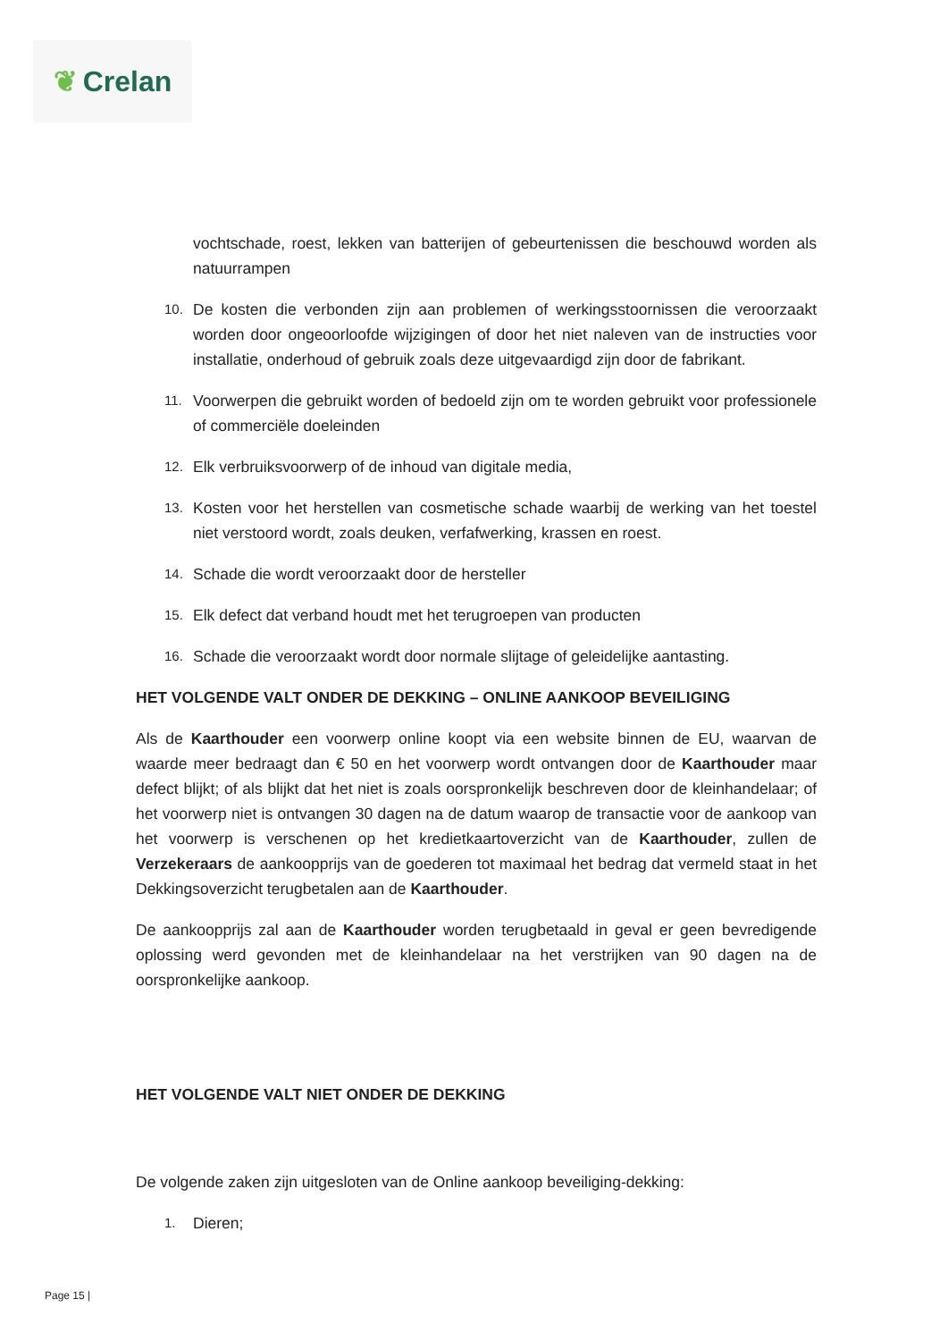❦ Crelan
vochtschade, roest, lekken van batterijen of gebeurtenissen die beschouwd worden als natuurrampen
10.
De kosten die verbonden zijn aan problemen of werkingsstoornissen die veroorzaakt worden door ongeoorloofde wijzigingen of door het niet naleven van de instructies voor installatie, onderhoud of gebruik zoals deze uitgevaardigd zijn door de fabrikant.
11.
Voorwerpen die gebruikt worden of bedoeld zijn om te worden gebruikt voor professionele of commerciële doeleinden
12.
Elk verbruiksvoorwerp of de inhoud van digitale media,
13.
Kosten voor het herstellen van cosmetische schade waarbij de werking van het toestel niet verstoord wordt, zoals deuken, verfafwerking, krassen en roest.
14.
Schade die wordt veroorzaakt door de hersteller
15.
Elk defect dat verband houdt met het terugroepen van producten
16.
Schade die veroorzaakt wordt door normale slijtage of geleidelijke aantasting.
HET VOLGENDE VALT ONDER DE DEKKING – ONLINE AANKOOP BEVEILIGING
Als de Kaarthouder een voorwerp online koopt via een website binnen de EU, waarvan de waarde meer bedraagt dan € 50 en het voorwerp wordt ontvangen door de Kaarthouder maar defect blijkt; of als blijkt dat het niet is zoals oorspronkelijk beschreven door de kleinhandelaar; of het voorwerp niet is ontvangen 30 dagen na de datum waarop de transactie voor de aankoop van het voorwerp is verschenen op het kredietkaartoverzicht van de Kaarthouder, zullen de Verzekeraars de aankoopprijs van de goederen tot maximaal het bedrag dat vermeld staat in het Dekkingsoverzicht terugbetalen aan de Kaarthouder.
De aankoopprijs zal aan de Kaarthouder worden terugbetaald in geval er geen bevredigende oplossing werd gevonden met de kleinhandelaar na het verstrijken van 90 dagen na de oorspronkelijke aankoop.
HET VOLGENDE VALT NIET ONDER DE DEKKING
De volgende zaken zijn uitgesloten van de Online aankoop beveiliging-dekking:
1.
Dieren;
Page 15 |